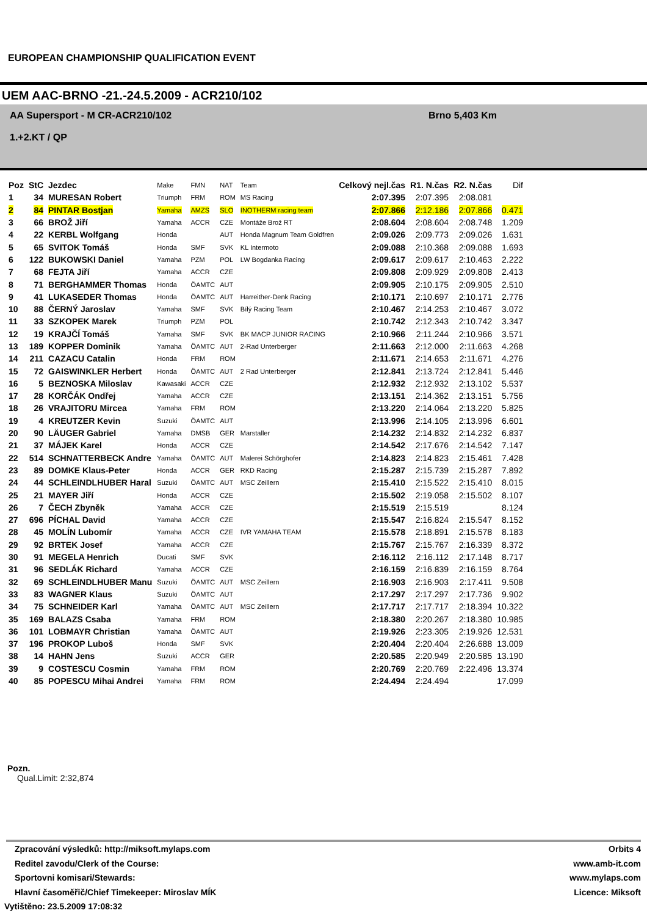EUROPEAN CHAMPIONSHIP QUALIFICATION EVENT
UEM AAC-BRNO -21.-24.5.2009 - ACR210/102
AA Supersport - M CR-ACR210/102
1.+2.KT / QP
Brno 5,403 Km
| Poz | StC | Jezdec | Make | FMN | NAT | Team | Celkový nejl.čas | R1. N.čas | R2. N.čas | Dif |
| --- | --- | --- | --- | --- | --- | --- | --- | --- | --- | --- |
| 1 | 34 | MURESAN Robert | Triumph | FRM | ROM | MS Racing | 2:07.395 | 2:07.395 | 2:08.081 | |
| 2 | 84 | PINTAR Bostjan | Yamaha | AMZS | SLO | INOTHERM racing team | 2:07.866 | 2:12.186 | 2:07.866 | 0.471 |
| 3 | 66 | BROŽ Jiří | Yamaha | ACCR | CZE | Montáže Brož RT | 2:08.604 | 2:08.604 | 2:08.748 | 1.209 |
| 4 | 22 | KERBL Wolfgang | Honda | | AUT | Honda Magnum Team Goldfren | 2:09.026 | 2:09.773 | 2:09.026 | 1.631 |
| 5 | 65 | SVITOK Tomáš | Honda | SMF | SVK | KL Intermoto | 2:09.088 | 2:10.368 | 2:09.088 | 1.693 |
| 6 | 122 | BUKOWSKI Daniel | Yamaha | PZM | POL | LW Bogdanka Racing | 2:09.617 | 2:09.617 | 2:10.463 | 2.222 |
| 7 | 68 | FEJTA Jiří | Yamaha | ACCR | CZE | | 2:09.808 | 2:09.929 | 2:09.808 | 2.413 |
| 8 | 71 | BERGHAMMER Thomas | Honda | ÖAMTC | AUT | | 2:09.905 | 2:10.175 | 2:09.905 | 2.510 |
| 9 | 41 | LUKASEDER Thomas | Honda | ÖAMTC | AUT | Harreither-Denk Racing | 2:10.171 | 2:10.697 | 2:10.171 | 2.776 |
| 10 | 88 | ČERNÝ Jaroslav | Yamaha | SMF | SVK | Bílý Racing Team | 2:10.467 | 2:14.253 | 2:10.467 | 3.072 |
| 11 | 33 | SZKOPEK Marek | Triumph | PZM | POL | | 2:10.742 | 2:12.343 | 2:10.742 | 3.347 |
| 12 | 19 | KRAJČÍ Tomáš | Yamaha | SMF | SVK | BK MACP JUNIOR RACING | 2:10.966 | 2:11.244 | 2:10.966 | 3.571 |
| 13 | 189 | KOPPER Dominik | Yamaha | ÖAMTC | AUT | 2-Rad Unterberger | 2:11.663 | 2:12.000 | 2:11.663 | 4.268 |
| 14 | 211 | CAZACU Catalin | Honda | FRM | ROM | | 2:11.671 | 2:14.653 | 2:11.671 | 4.276 |
| 15 | 72 | GAISWINKLER Herbert | Honda | ÖAMTC | AUT | 2 Rad Unterberger | 2:12.841 | 2:13.724 | 2:12.841 | 5.446 |
| 16 | 5 | BEZNOSKA Miloslav | Kawasaki | ACCR | CZE | | 2:12.932 | 2:12.932 | 2:13.102 | 5.537 |
| 17 | 28 | KORČÁK Ondřej | Yamaha | ACCR | CZE | | 2:13.151 | 2:14.362 | 2:13.151 | 5.756 |
| 18 | 26 | VRAJITORU Mircea | Yamaha | FRM | ROM | | 2:13.220 | 2:14.064 | 2:13.220 | 5.825 |
| 19 | 4 | KREUTZER Kevin | Suzuki | ÖAMTC | AUT | | 2:13.996 | 2:14.105 | 2:13.996 | 6.601 |
| 20 | 90 | LÄUGER Gabriel | Yamaha | DMSB | GER | Marstaller | 2:14.232 | 2:14.832 | 2:14.232 | 6.837 |
| 21 | 37 | MÁJEK Karel | Honda | ACCR | CZE | | 2:14.542 | 2:17.676 | 2:14.542 | 7.147 |
| 22 | 514 | SCHNATTERBECK Andre | Yamaha | ÖAMTC | AUT | Malerei Schörghofer | 2:14.823 | 2:14.823 | 2:15.461 | 7.428 |
| 23 | 89 | DOMKE Klaus-Peter | Honda | ACCR | GER | RKD Racing | 2:15.287 | 2:15.739 | 2:15.287 | 7.892 |
| 24 | 44 | SCHLEINDLHUBER Haral | Suzuki | ÖAMTC | AUT | MSC Zeillern | 2:15.410 | 2:15.522 | 2:15.410 | 8.015 |
| 25 | 21 | MAYER Jiří | Honda | ACCR | CZE | | 2:15.502 | 2:19.058 | 2:15.502 | 8.107 |
| 26 | 7 | ČECH Zbyněk | Yamaha | ACCR | CZE | | 2:15.519 | 2:15.519 | | 8.124 |
| 27 | 696 | PÍCHAL David | Yamaha | ACCR | CZE | | 2:15.547 | 2:16.824 | 2:15.547 | 8.152 |
| 28 | 45 | MOLÍN Lubomír | Yamaha | ACCR | CZE | IVR YAMAHA TEAM | 2:15.578 | 2:18.891 | 2:15.578 | 8.183 |
| 29 | 92 | BRTEK Josef | Yamaha | ACCR | CZE | | 2:15.767 | 2:15.767 | 2:16.339 | 8.372 |
| 30 | 91 | MEGELA Henrich | Ducati | SMF | SVK | | 2:16.112 | 2:16.112 | 2:17.148 | 8.717 |
| 31 | 96 | SEDLÁK Richard | Yamaha | ACCR | CZE | | 2:16.159 | 2:16.839 | 2:16.159 | 8.764 |
| 32 | 69 | SCHLEINDLHUBER Manu | Suzuki | ÖAMTC | AUT | MSC Zeillern | 2:16.903 | 2:16.903 | 2:17.411 | 9.508 |
| 33 | 83 | WAGNER Klaus | Suzuki | ÖAMTC | AUT | | 2:17.297 | 2:17.297 | 2:17.736 | 9.902 |
| 34 | 75 | SCHNEIDER Karl | Yamaha | ÖAMTC | AUT | MSC Zeillern | 2:17.717 | 2:17.717 | 2:18.394 | 10.322 |
| 35 | 169 | BALAZS Csaba | Yamaha | FRM | ROM | | 2:18.380 | 2:20.267 | 2:18.380 | 10.985 |
| 36 | 101 | LOBMAYR Christian | Yamaha | ÖAMTC | AUT | | 2:19.926 | 2:23.305 | 2:19.926 | 12.531 |
| 37 | 196 | PROKOP Luboš | Honda | SMF | SVK | | 2:20.404 | 2:20.404 | 2:26.688 | 13.009 |
| 38 | 14 | HAHN Jens | Suzuki | ACCR | GER | | 2:20.585 | 2:20.949 | 2:20.585 | 13.190 |
| 39 | 9 | COSTESCU Cosmin | Yamaha | FRM | ROM | | 2:20.769 | 2:20.769 | 2:22.496 | 13.374 |
| 40 | 85 | POPESCU Mihai Andrei | Yamaha | FRM | ROM | | 2:24.494 | 2:24.494 | | 17.099 |
Pozn.
Qual.Limit: 2:32,874
Zpracování výsledků: http://miksoft.mylaps.com Orbits 4
Reditel zavodu/Clerk of the Course: www.amb-it.com
Sportovni komisari/Stewards: www.mylaps.com
Hlavní časoměřič/Chief Timekeeper: Miroslav MÍK Licence: Miksoft
Vytištěno: 23.5.2009 17:08:32